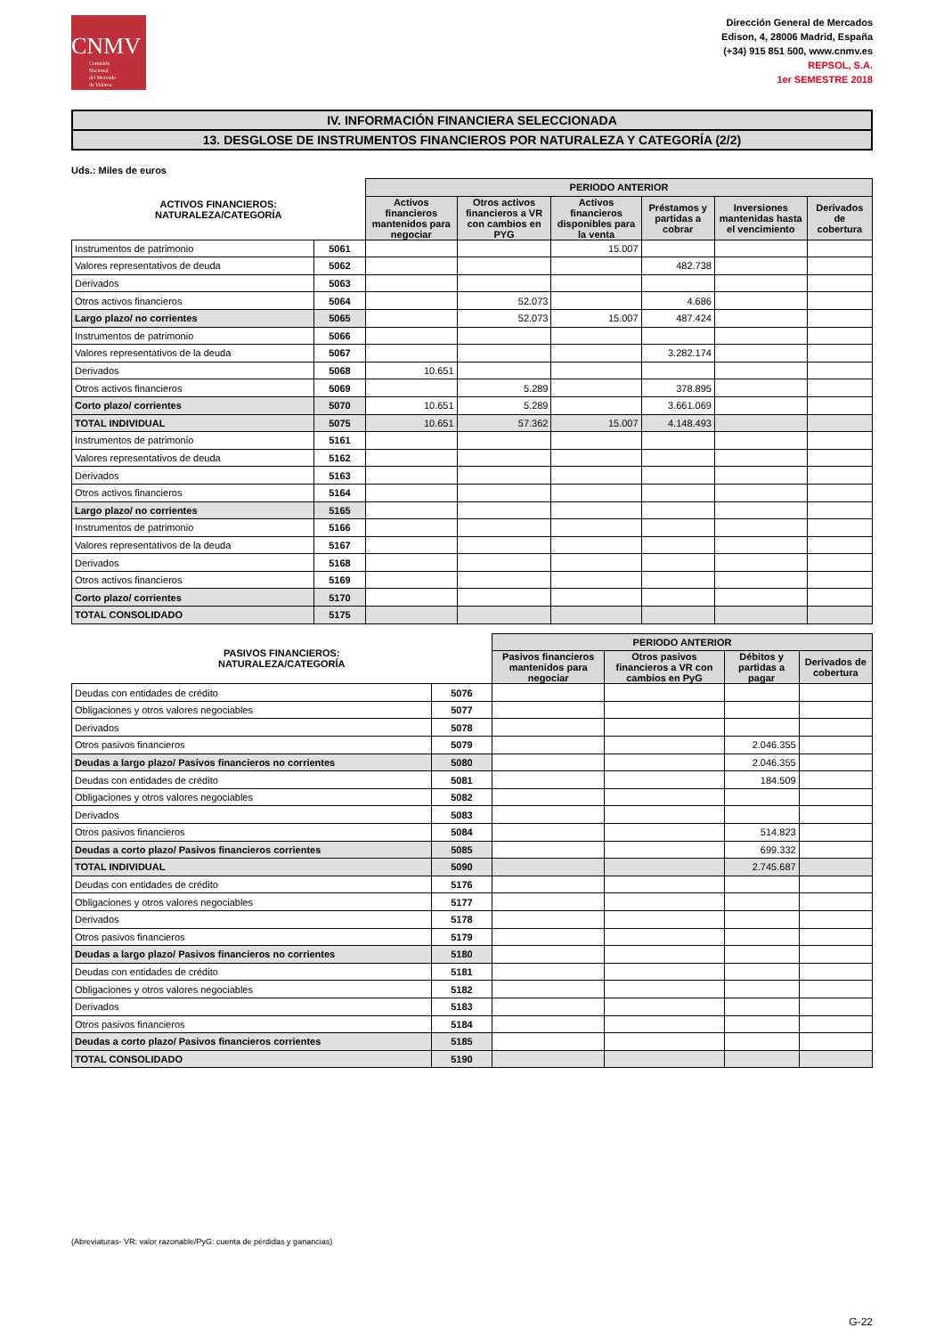CNMV
Comisión
Nacional
del Mercado
de Valores
Dirección General de Mercados
Edison, 4, 28006 Madrid, España
(+34) 915 851 500, www.cnmv.es
REPSOL, S.A.
1er SEMESTRE 2018
IV. INFORMACIÓN FINANCIERA SELECCIONADA
13. DESGLOSE DE INSTRUMENTOS FINANCIEROS POR NATURALEZA Y CATEGORÍA (2/2)
Uds.: Miles de euros
| ACTIVOS FINANCIEROS: NATURALEZA/CATEGORÍA | | PERIODO ANTERIOR | | | | | |
| --- | --- | --- | --- | --- | --- | --- | --- |
| | | Activos financieros mantenidos para negociar | Otros activos financieros a VR con cambios en PYG | Activos financieros disponibles para la venta | Préstamos y partidas a cobrar | Inversiones mantenidas hasta el vencimiento | Derivados de cobertura |
| Instrumentos de patrimonio | 5061 | | | 15.007 | | | |
| Valores representativos de deuda | 5062 | | | | 482.738 | | |
| Derivados | 5063 | | | | | | |
| Otros activos financieros | 5064 | | 52.073 | | 4.686 | | |
| Largo plazo/ no corrientes | 5065 | | 52.073 | 15.007 | 487.424 | | |
| Instrumentos de patrimonio | 5066 | | | | | | |
| Valores representativos de la deuda | 5067 | | | | 3.282.174 | | |
| Derivados | 5068 | 10.651 | | | | | |
| Otros activos financieros | 5069 | | 5.289 | | 378.895 | | |
| Corto plazo/ corrientes | 5070 | 10.651 | 5.289 | | 3.661.069 | | |
| TOTAL INDIVIDUAL | 5075 | 10.651 | 57.362 | 15.007 | 4.148.493 | | |
| Instrumentos de patrimonio | 5161 | | | | | | |
| Valores representativos de deuda | 5162 | | | | | | |
| Derivados | 5163 | | | | | | |
| Otros activos financieros | 5164 | | | | | | |
| Largo plazo/ no corrientes | 5165 | | | | | | |
| Instrumentos de patrimonio | 5166 | | | | | | |
| Valores representativos de la deuda | 5167 | | | | | | |
| Derivados | 5168 | | | | | | |
| Otros activos financieros | 5169 | | | | | | |
| Corto plazo/ corrientes | 5170 | | | | | | |
| TOTAL CONSOLIDADO | 5175 | | | | | | |
| PASIVOS FINANCIEROS: NATURALEZA/CATEGORÍA | | PERIODO ANTERIOR | | | |
| --- | --- | --- | --- | --- | --- |
| | | Pasivos financieros mantenidos para negociar | Otros pasivos financieros a VR con cambios en PyG | Débitos y partidas a pagar | Derivados de cobertura |
| Deudas con entidades de crédito | 5076 | | | | |
| Obligaciones y otros valores negociables | 5077 | | | | |
| Derivados | 5078 | | | | |
| Otros pasivos financieros | 5079 | | | 2.046.355 | |
| Deudas a largo plazo/ Pasivos financieros no corrientes | 5080 | | | 2.046.355 | |
| Deudas con entidades de crédito | 5081 | | | 184.509 | |
| Obligaciones y otros valores negociables | 5082 | | | | |
| Derivados | 5083 | | | | |
| Otros pasivos financieros | 5084 | | | 514.823 | |
| Deudas a corto plazo/ Pasivos financieros corrientes | 5085 | | | 699.332 | |
| TOTAL INDIVIDUAL | 5090 | | | 2.745.687 | |
| Deudas con entidades de crédito | 5176 | | | | |
| Obligaciones y otros valores negociables | 5177 | | | | |
| Derivados | 5178 | | | | |
| Otros pasivos financieros | 5179 | | | | |
| Deudas a largo plazo/ Pasivos financieros no corrientes | 5180 | | | | |
| Deudas con entidades de crédito | 5181 | | | | |
| Obligaciones y otros valores negociables | 5182 | | | | |
| Derivados | 5183 | | | | |
| Otros pasivos financieros | 5184 | | | | |
| Deudas a corto plazo/ Pasivos financieros corrientes | 5185 | | | | |
| TOTAL CONSOLIDADO | 5190 | | | | |
(Abreviaturas- VR: valor razonable/PyG: cuenta de pérdidas y ganancias)
G-22